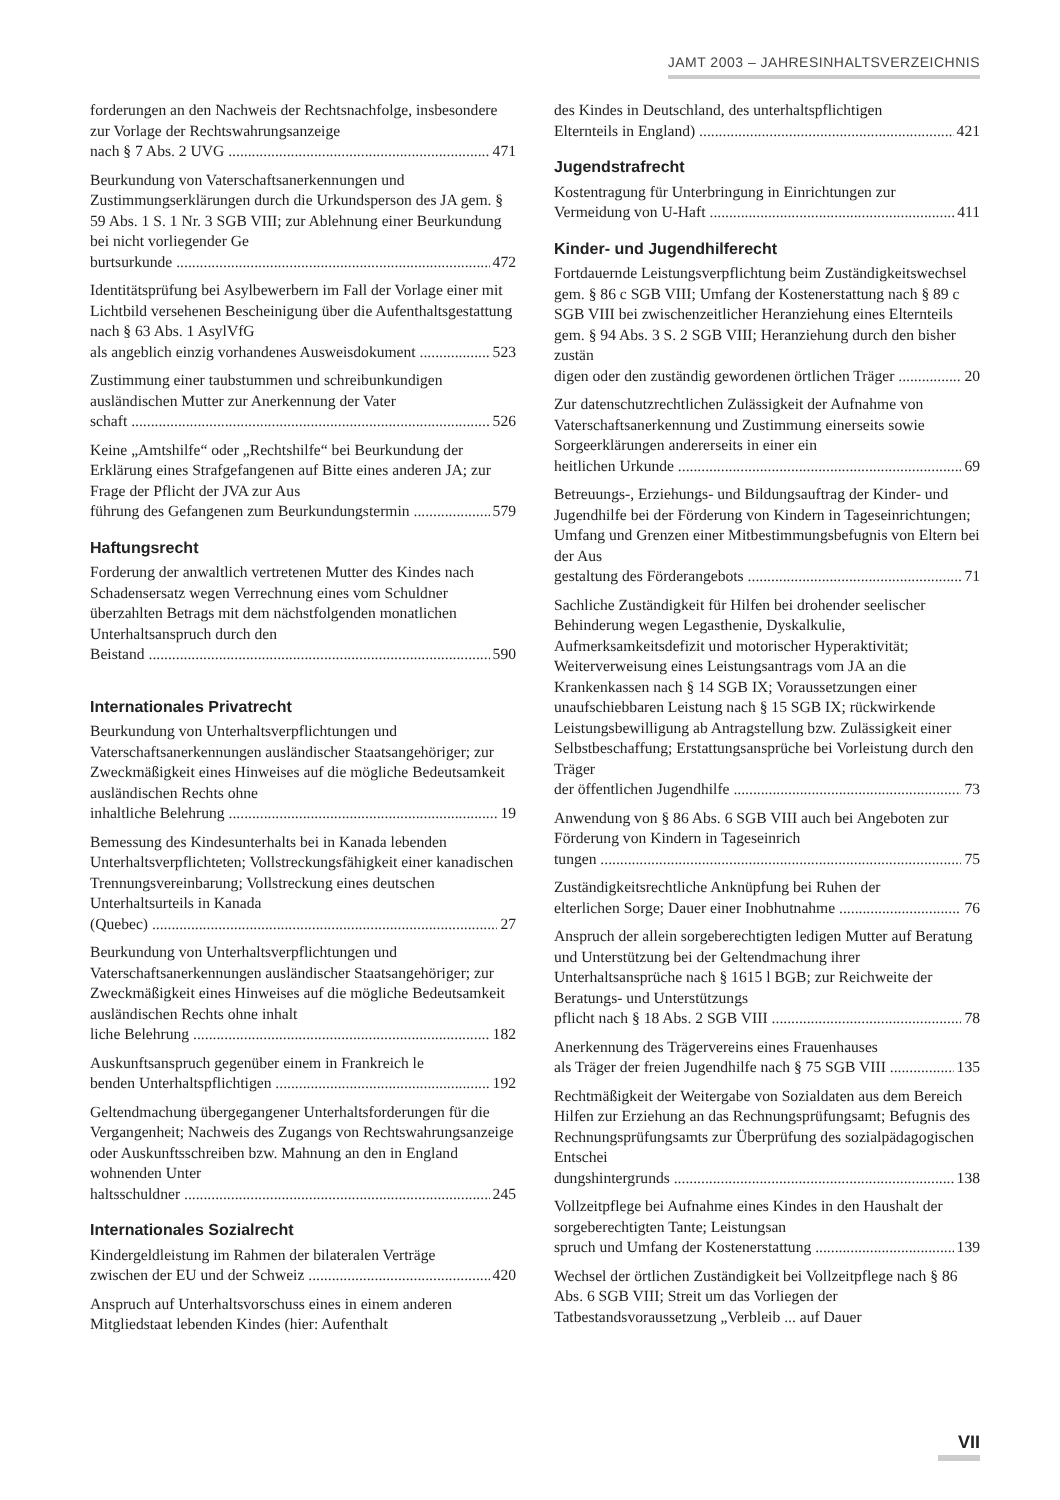JAMT 2003 – JAHRESINHALTSVERZEICHNIS
forderungen an den Nachweis der Rechtsnachfolge, insbesondere zur Vorlage der Rechtswahrungsanzeige
nach § 7 Abs. 2 UVG 471
Beurkundung von Vaterschaftsanerkennungen und Zustimmungserklärungen durch die Urkundsperson des JA gem. § 59 Abs. 1 S. 1 Nr. 3 SGB VIII; zur Ablehnung einer Beurkundung bei nicht vorliegender Ge
burtsurkunde 472
Identitätsprüfung bei Asylbewerbern im Fall der Vorlage einer mit Lichtbild versehenen Bescheinigung über die Aufenthaltsgestattung nach § 63 Abs. 1 AsylVfG
als angeblich einzig vorhandenes Ausweisdokument 523
Zustimmung einer taubstummen und schreibunkundigen ausländischen Mutter zur Anerkennung der Vater
schaft 526
Keine „Amtshilfe“ oder „Rechtshilfe“ bei Beurkundung der Erklärung eines Strafgefangenen auf Bitte eines anderen JA; zur Frage der Pflicht der JVA zur Aus
führung des Gefangenen zum Beurkundungstermin 579
Haftungsrecht
Forderung der anwaltlich vertretenen Mutter des Kindes nach Schadensersatz wegen Verrechnung eines vom Schuldner überzahlten Betrags mit dem nächstfolgenden monatlichen Unterhaltsanspruch durch den
Beistand 590
Internationales Privatrecht
Beurkundung von Unterhaltsverpflichtungen und Vaterschaftsanerkennungen ausländischer Staatsangehöriger; zur Zweckmäßigkeit eines Hinweises auf die mögliche Bedeutsamkeit ausländischen Rechts ohne
inhaltliche Belehrung 19
Bemessung des Kindesunterhalts bei in Kanada lebenden Unterhaltsverpflichteten; Vollstreckungsfähigkeit einer kanadischen Trennungsvereinbarung; Vollstreckung eines deutschen Unterhaltsurteils in Kanada
(Quebec) 27
Beurkundung von Unterhaltsverpflichtungen und Vaterschaftsanerkennungen ausländischer Staatsangehöriger; zur Zweckmäßigkeit eines Hinweises auf die mögliche Bedeutsamkeit ausländischen Rechts ohne inhalt
liche Belehrung 182
Auskunftsanspruch gegenüber einem in Frankreich le
benden Unterhaltspflichtigen 192
Geltendmachung übergegangener Unterhaltsforderungen für die Vergangenheit; Nachweis des Zugangs von Rechtswahrungsanzeige oder Auskunftsschreiben bzw. Mahnung an den in England wohnenden Unter
haltsschuldner 245
Internationales Sozialrecht
Kindergeldleistung im Rahmen der bilateralen Verträge
zwischen der EU und der Schweiz 420
Anspruch auf Unterhaltsvorschuss eines in einem anderen Mitgliedstaat lebenden Kindes (hier: Aufenthalt
des Kindes in Deutschland, des unterhaltspflichtigen
Elternteils in England) 421
Jugendstrafrecht
Kostentragung für Unterbringung in Einrichtungen zur
Vermeidung von U-Haft 411
Kinder- und Jugendhilferecht
Fortdauernde Leistungsverpflichtung beim Zuständigkeitswechsel gem. § 86 c SGB VIII; Umfang der Kostenerstattung nach § 89 c SGB VIII bei zwischenzeitlicher Heranziehung eines Elternteils gem. § 94 Abs. 3 S. 2 SGB VIII; Heranziehung durch den bisher zustän
digen oder den zuständig gewordenen örtlichen Träger 20
Zur datenschutzrechtlichen Zulässigkeit der Aufnahme von Vaterschaftsanerkennung und Zustimmung einerseits sowie Sorgeerklärungen andererseits in einer ein
heitlichen Urkunde 69
Betreuungs-, Erziehungs- und Bildungsauftrag der Kinder- und Jugendhilfe bei der Förderung von Kindern in Tageseinrichtungen; Umfang und Grenzen einer Mitbestimmungsbefugnis von Eltern bei der Aus
gestaltung des Förderangebots 71
Sachliche Zuständigkeit für Hilfen bei drohender seelischer Behinderung wegen Legasthenie, Dyskalkulie, Aufmerksamkeitsdefizit und motorischer Hyperaktivität; Weiterverweisung eines Leistungsantrags vom JA an die Krankenkassen nach § 14 SGB IX; Voraussetzungen einer unaufschiebbaren Leistung nach § 15 SGB IX; rückwirkende Leistungsbewilligung ab Antragstellung bzw. Zulässigkeit einer Selbstbeschaffung; Erstattungsansprüche bei Vorleistung durch den Träger
der öffentlichen Jugendhilfe 73
Anwendung von § 86 Abs. 6 SGB VIII auch bei Angeboten zur Förderung von Kindern in Tageseinrich
tungen 75
Zuständigkeitsrechtliche Anknüpfung bei Ruhen der
elterlichen Sorge; Dauer einer Inobhutnahme 76
Anspruch der allein sorgeberechtigten ledigen Mutter auf Beratung und Unterstützung bei der Geltendmachung ihrer Unterhaltsansprüche nach § 1615 l BGB; zur Reichweite der Beratungs- und Unterstützungs
pflicht nach § 18 Abs. 2 SGB VIII 78
Anerkennung des Trägervereins eines Frauenhauses
als Träger der freien Jugendhilfe nach § 75 SGB VIII 135
Rechtmäßigkeit der Weitergabe von Sozialdaten aus dem Bereich Hilfen zur Erziehung an das Rechnungsprüfungsamt; Befugnis des Rechnungsprüfungsamts zur Überprüfung des sozialpädagogischen Entschei
dungshintergrunds 138
Vollzeitpflege bei Aufnahme eines Kindes in den Haushalt der sorgeberechtigten Tante; Leistungsan
spruch und Umfang der Kostenerstattung 139
Wechsel der örtlichen Zuständigkeit bei Vollzeitpflege nach § 86 Abs. 6 SGB VIII; Streit um das Vorliegen der Tatbestandsvoraussetzung „Verbleib ... auf Dauer
VII